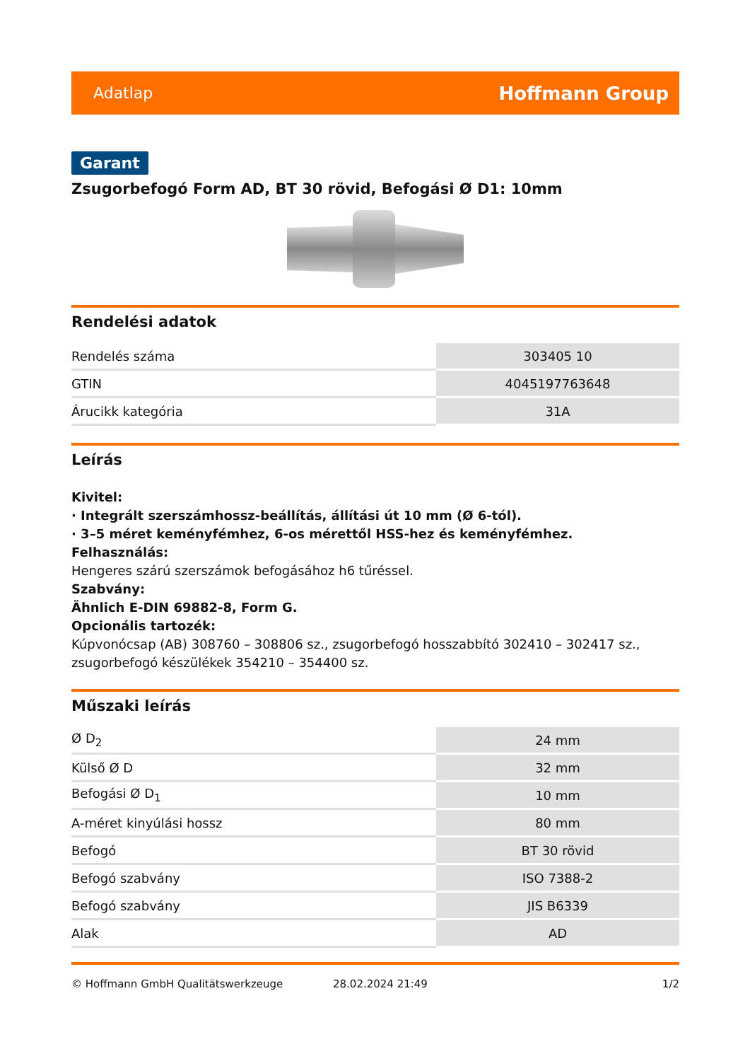Adatlap Hoffmann Group
Garant
Zsugorbefogó Form AD, BT 30 rövid, Befogási Ø D1: 10mm
Rendelési adatok
| Rendelés száma | 303405 10 |
| GTIN | 4045197763648 |
| Árucikk kategória | 31A |
Leírás
Kivitel:
· Integrált szerszámhossz-beállítás, állítási út 10 mm (Ø 6-tól).
· 3–5 méret keményfémhez, 6-os mérettől HSS-hez és keményfémhez.
Felhasználás:
Hengeres szárú szerszámok befogásához h6 tűréssel.
Szabvány:
Ähnlich E-DIN 69882-8, Form G.
Opcionális tartozék:
Kúpvonócsap (AB) 308760 – 308806 sz., zsugorbefogó hosszabbító 302410 – 302417 sz., zsugorbefogó készülékek 354210 – 354400 sz.
Műszaki leírás
| Ø D<sub>2</sub> | 24 mm |
| Külső Ø D | 32 mm |
| Befogási Ø D<sub>1</sub> | 10 mm |
| A-méret kinyúlási hossz | 80 mm |
| Befogó | BT 30 rövid |
| Befogó szabvány | ISO 7388-2 |
| Befogó szabvány | JIS B6339 |
| Alak | AD |
© Hoffmann GmbH Qualitätswerkzeuge 28.02.2024 21:49 1/2